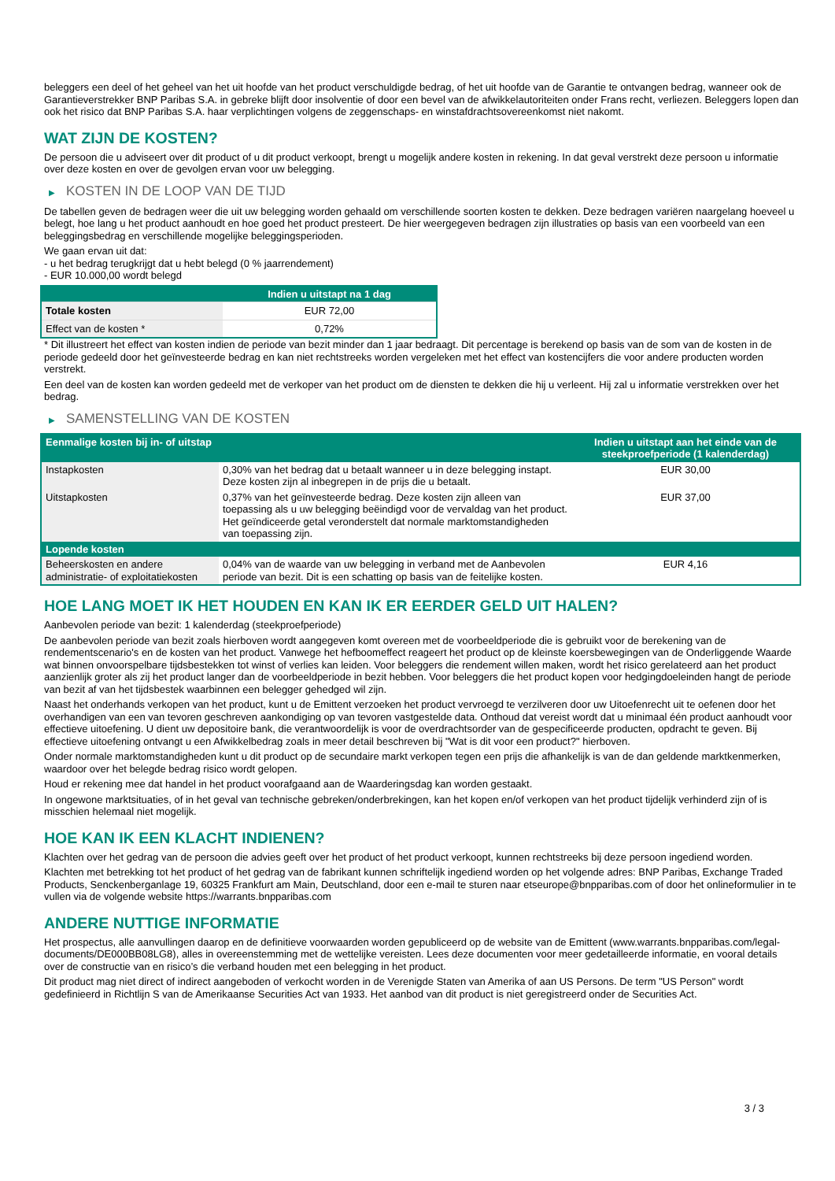beleggers een deel of het geheel van het uit hoofde van het product verschuldigde bedrag, of het uit hoofde van de Garantie te ontvangen bedrag, wanneer ook de Garantieverstrekker BNP Paribas S.A. in gebreke blijft door insolventie of door een bevel van de afwikkelautoriteiten onder Frans recht, verliezen. Beleggers lopen dan ook het risico dat BNP Paribas S.A. haar verplichtingen volgens de zeggenschaps- en winstafdrachtsovereenkomst niet nakomt.
WAT ZIJN DE KOSTEN?
De persoon die u adviseert over dit product of u dit product verkoopt, brengt u mogelijk andere kosten in rekening. In dat geval verstrekt deze persoon u informatie over deze kosten en over de gevolgen ervan voor uw belegging.
▶ KOSTEN IN DE LOOP VAN DE TIJD
De tabellen geven de bedragen weer die uit uw belegging worden gehaald om verschillende soorten kosten te dekken. Deze bedragen variëren naargelang hoeveel u belegt, hoe lang u het product aanhoudt en hoe goed het product presteert. De hier weergegeven bedragen zijn illustraties op basis van een voorbeeld van een beleggingsbedrag en verschillende mogelijke beleggingsperioden.
We gaan ervan uit dat:
- u het bedrag terugkrijgt dat u hebt belegd (0 % jaarrendement)
- EUR 10.000,00 wordt belegd
| | Indien u uitstapt na 1 dag |
| --- | --- |
| Totale kosten | EUR 72,00 |
| Effect van de kosten * | 0,72% |
* Dit illustreert het effect van kosten indien de periode van bezit minder dan 1 jaar bedraagt. Dit percentage is berekend op basis van de som van de kosten in de periode gedeeld door het geïnvesteerde bedrag en kan niet rechtstreeks worden vergeleken met het effect van kostencijfers die voor andere producten worden verstrekt.
Een deel van de kosten kan worden gedeeld met de verkoper van het product om de diensten te dekken die hij u verleent. Hij zal u informatie verstrekken over het bedrag.
▶ SAMENSTELLING VAN DE KOSTEN
| Eenmalige kosten bij in- of uitstap | | Indien u uitstapt aan het einde van de steekproefperiode (1 kalenderdag) |
| --- | --- | --- |
| Instapkosten | 0,30% van het bedrag dat u betaalt wanneer u in deze belegging instapt. Deze kosten zijn al inbegrepen in de prijs die u betaalt. | EUR 30,00 |
| Uitstapkosten | 0,37% van het geïnvesteerde bedrag. Deze kosten zijn alleen van toepassing als u uw belegging beëindigd voor de vervaldag van het product. Het geïndiceerde getal veronderstelt dat normale marktomstandigheden van toepassing zijn. | EUR 37,00 |
| Lopende kosten | | |
| Beheerskosten en andere administratie- of exploitatiekosten | 0,04% van de waarde van uw belegging in verband met de Aanbevolen periode van bezit. Dit is een schatting op basis van de feitelijke kosten. | EUR 4,16 |
HOE LANG MOET IK HET HOUDEN EN KAN IK ER EERDER GELD UIT HALEN?
Aanbevolen periode van bezit: 1 kalenderdag (steekproefperiode)
De aanbevolen periode van bezit zoals hierboven wordt aangegeven komt overeen met de voorbeeldperiode die is gebruikt voor de berekening van de rendementscenario's en de kosten van het product. Vanwege het hefboomeffect reageert het product op de kleinste koersbewegingen van de Onderliggende Waarde wat binnen onvoorspelbare tijdsbestekken tot winst of verlies kan leiden. Voor beleggers die rendement willen maken, wordt het risico gerelateerd aan het product aanzienlijk groter als zij het product langer dan de voorbeeldperiode in bezit hebben. Voor beleggers die het product kopen voor hedgingdoeleinden hangt de periode van bezit af van het tijdsbestek waarbinnen een belegger gehedged wil zijn.
Naast het onderhands verkopen van het product, kunt u de Emittent verzoeken het product vervroegd te verzilveren door uw Uitoefenrecht uit te oefenen door het overhandigen van een van tevoren geschreven aankondiging op van tevoren vastgestelde data. Onthoud dat vereist wordt dat u minimaal één product aanhoudt voor effectieve uitoefening. U dient uw depositoire bank, die verantwoordelijk is voor de overdrachtsorder van de gespecificeerde producten, opdracht te geven. Bij effectieve uitoefening ontvangt u een Afwikkelbedrag zoals in meer detail beschreven bij "Wat is dit voor een product?" hierboven.
Onder normale marktomstandigheden kunt u dit product op de secundaire markt verkopen tegen een prijs die afhankelijk is van de dan geldende marktkenmerken, waardoor over het belegde bedrag risico wordt gelopen.
Houd er rekening mee dat handel in het product voorafgaand aan de Waarderingsdag kan worden gestaakt.
In ongewone marktsituaties, of in het geval van technische gebreken/onderbrekingen, kan het kopen en/of verkopen van het product tijdelijk verhinderd zijn of is misschien helemaal niet mogelijk.
HOE KAN IK EEN KLACHT INDIENEN?
Klachten over het gedrag van de persoon die advies geeft over het product of het product verkoopt, kunnen rechtstreeks bij deze persoon ingediend worden.
Klachten met betrekking tot het product of het gedrag van de fabrikant kunnen schriftelijk ingediend worden op het volgende adres: BNP Paribas, Exchange Traded Products, Senckenberganlage 19, 60325 Frankfurt am Main, Deutschland, door een e-mail te sturen naar etseurope@bnpparibas.com of door het onlineformulier in te vullen via de volgende website https://warrants.bnpparibas.com
ANDERE NUTTIGE INFORMATIE
Het prospectus, alle aanvullingen daarop en de definitieve voorwaarden worden gepubliceerd op de website van de Emittent (www.warrants.bnpparibas.com/legal-documents/DE000BB08LG8), alles in overeenstemming met de wettelijke vereisten. Lees deze documenten voor meer gedetailleerde informatie, en vooral details over de constructie van en risico’s die verband houden met een belegging in het product.
Dit product mag niet direct of indirect aangeboden of verkocht worden in de Verenigde Staten van Amerika of aan US Persons. De term "US Person" wordt gedefinieerd in Richtlijn S van de Amerikaanse Securities Act van 1933. Het aanbod van dit product is niet geregistreerd onder de Securities Act.
3 / 3